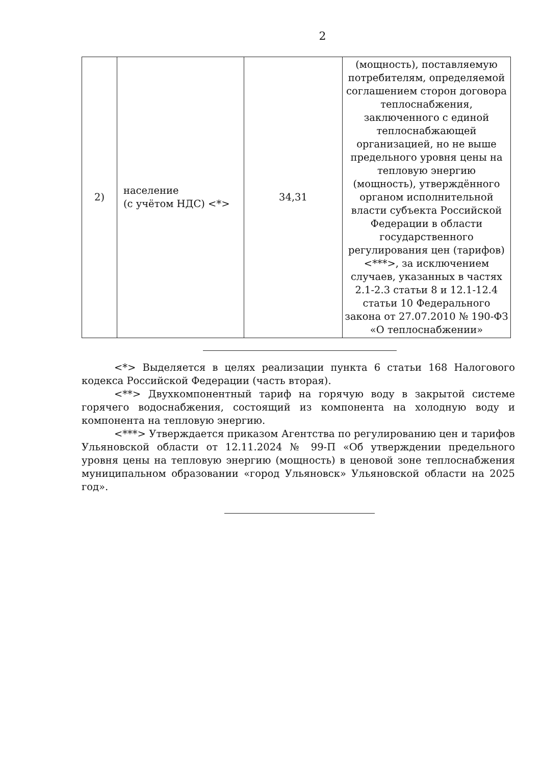2
| 2) | население (с учётом НДС) <*> | 34,31 | (мощность), поставляемую потребителям, определяемой соглашением сторон договора теплоснабжения, заключенного с единой теплоснабжающей организацией, но не выше предельного уровня цены на тепловую энергию (мощность), утверждённого органом исполнительной власти субъекта Российской Федерации в области государственного регулирования цен (тарифов)<***>, за исключением случаев, указанных в частях 2.1-2.3 статьи 8 и 12.1-12.4 статьи 10 Федерального закона от 27.07.2010 № 190-ФЗ «О теплоснабжении» |
<*> Выделяется в целях реализации пункта 6 статьи 168 Налогового кодекса Российской Федерации (часть вторая).
<**> Двухкомпонентный тариф на горячую воду в закрытой системе горячего водоснабжения, состоящий из компонента на холодную воду и компонента на тепловую энергию.
<***> Утверждается приказом Агентства по регулированию цен и тарифов Ульяновской области от 12.11.2024 № 99-П «Об утверждении предельного уровня цены на тепловую энергию (мощность) в ценовой зоне теплоснабжения муниципальном образовании «город Ульяновск» Ульяновской области на 2025 год».